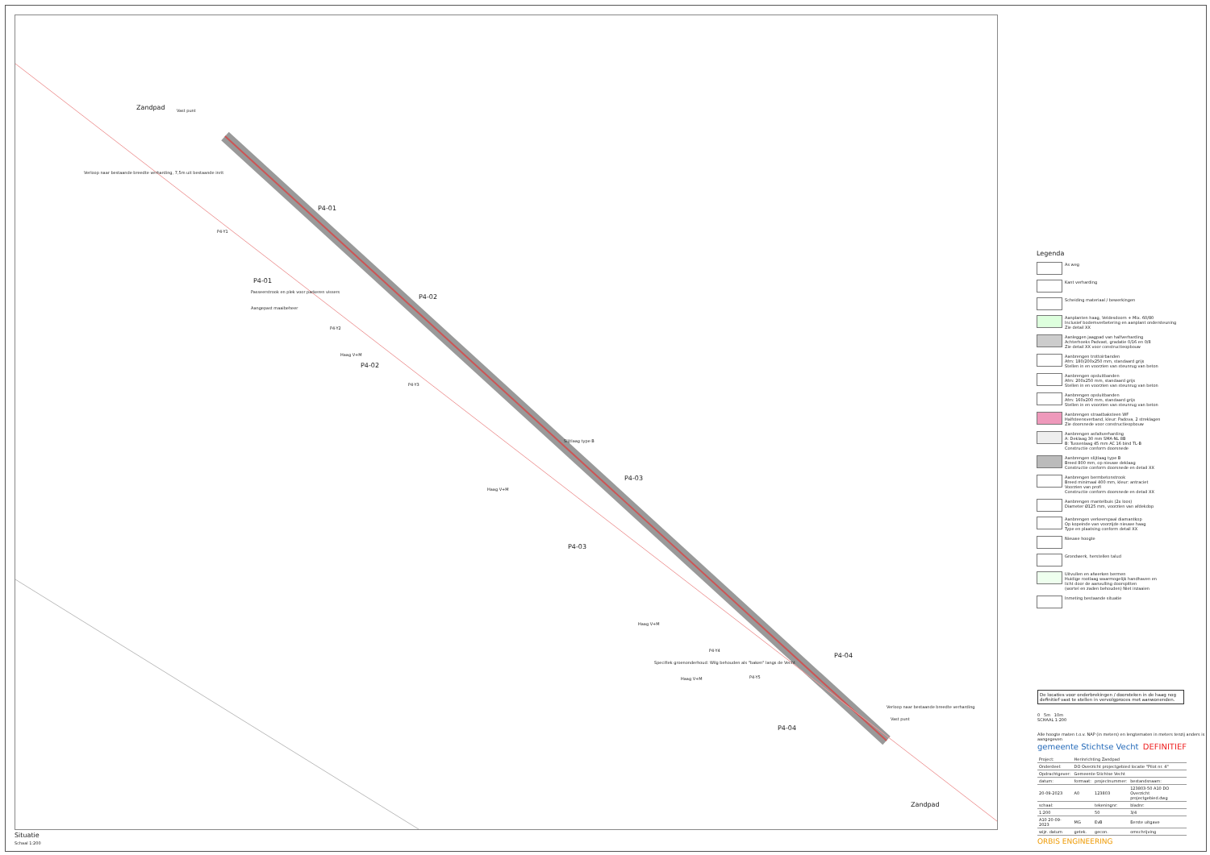Zandpad Vast punt
Verloop naar bestaande breedte verharding, 7,5m uit bestaande inrit
P4-Y1
P4-01
P4-01
Passeerstrook en plek voor parkeren vissers
Aangepast maaibeheer
P4-Y2
P4-02
Haag V+M
P4-02
P4-Y3
Slijtlaag type B
Haag V+M
P4-03
P4-03
Haag V+M
P4-Y4
Specifiek groenonderhoud: Wilg behouden als "baken" langs de Vecht
Haag V+M P4-Y5
P4-04
P4-04
Verloop naar bestaande breedte verharding
Vast punt
Zandpad
Situatie
Schaal 1:200
Legenda
As weg
Kant verharding
Scheiding materiaal / bewerkingen
Aanplanten haag, Veldesdoorn + Mix. 60/80
Inclusief bodemverbetering en aanplant ondersteuning
Zie detail XX
Aanleggen jaagpad van halfverharding
Achterhoeks Padvast, gradatie 0/16 en 0/8
Zie detail XX voor constructieopbouw
Aanbrengen trottoirbanden
Afm: 180/200x250 mm, standaard grijs
Stellen in en voorzien van steunrug van beton
Aanbrengen opsluitbanden
Afm: 200x250 mm, standaard grijs
Stellen in en voorzien van steunrug van beton
Aanbrengen opsluitbanden
Afm: 160x200 mm, standaard grijs
Stellen in en voorzien van steunrug van beton
Aanbrengen straatbaksteen WF
Halfsteensverband, kleur: Padova, 2 streklagen
Zie doorsnede voor constructieopbouw
Aanbrengen asfaltverharding
A: Deklaag 30 mm SMA-NL 8B
B: Tussenlaag 45 mm AC 16 bind TL-B
Constructie conform doorsnede
Aanbrengen slijtlaag type B
Breed 800 mm, op nieuwe deklaag
Constructie conform doorsnede en detail XX
Aanbrengen bermbetonstrook
Breed minimaal 400 mm, kleur: antraciet
Voorzien van profi
Constructie conform doorsnede en detail XX
Aanbrengen mantelbuis (2x loos)
Diameter Ø125 mm, voorzien van afdekdop
Aanbrengen verkeerspaal diamantkop
Op kopeinde van voorzijde nieuwe haag
Type en plaatsing conform detail XX
Nieuwe hoogte
Grondwerk, herstellen talud
Uitvullen en afwerken bermen
Huidige rootlaag waarmogelijk handhaven en
licht door de aanvulling doorspitten
(wortel en zaden behouden) Niet inzaaien
Inmeting bestaande situatie
De locaties voor onderbrekingen / doorsteken in de haag nog definitief vast te stellen in vervolgproces met aanwonenden.
0 5m 10m
SCHAAL 1:200
Alle hoogte maten t.o.v. NAP (in meters) en lengtematen in meters tenzij anders is aangegeven
gemeente Stichtse Vecht DEFINITIEF
| Project: | Herinrichting Zandpad | | |
| Onderdeel: | DO Overzicht projectgebied locatie "Pilot nr. 4" | | |
| Opdrachtgever: | Gemeente Stichtse Vecht | | |
| datum: | formaat: | projectnummer: | bestandsnaam: |
| 20-09-2023 | A0 | 123803 | 123803-50 A10 DO Overzicht projectgebied.dwg |
| schaal: | | tekeningnr: | bladnr: |
| 1:200 | | 50 | 3/4 |
| A10 20-09-2023 | MG | EvB | Eerste uitgave |
| wijz. datum | getek. | gecon. | omschrijving |
ORBIS ENGINEERING